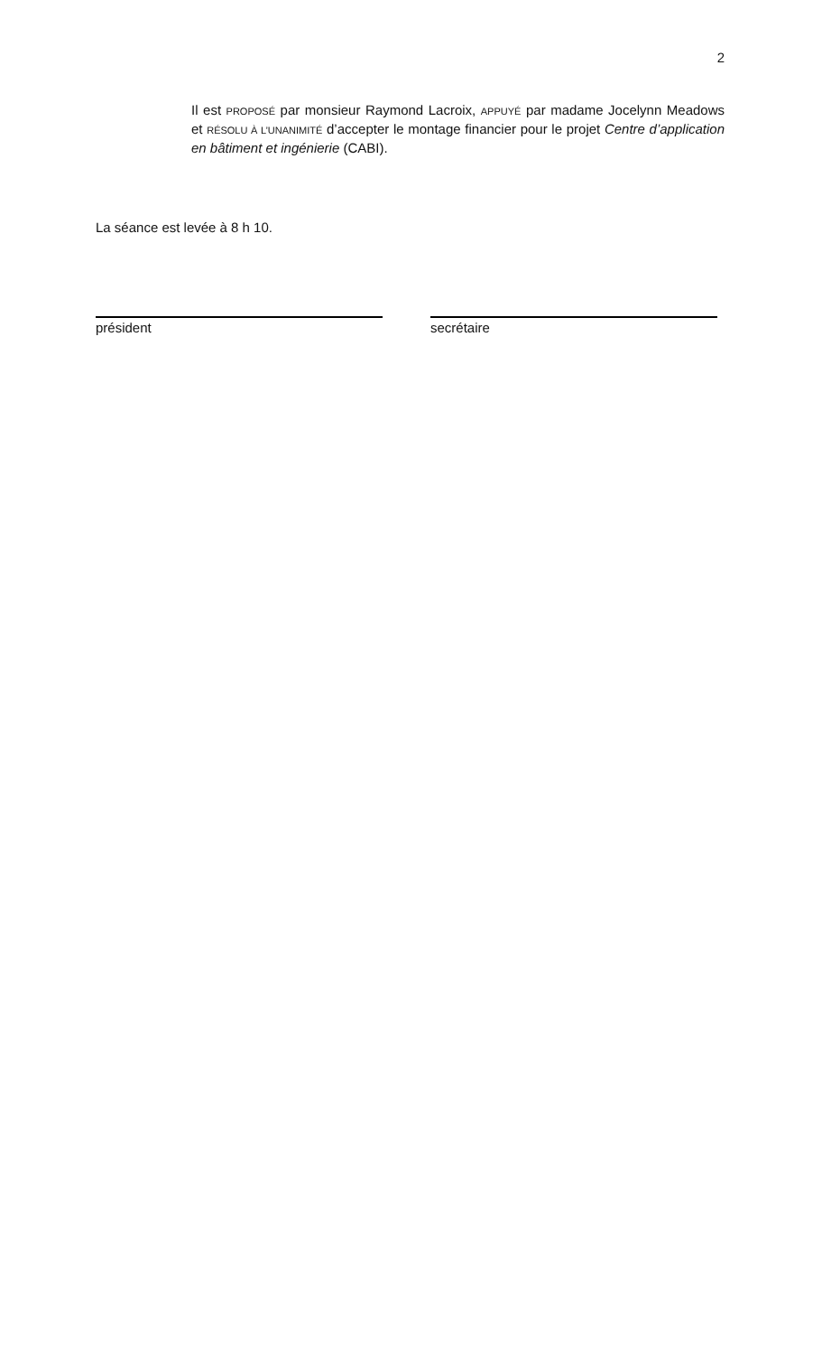2
Il est PROPOSÉ par monsieur Raymond Lacroix, APPUYÉ par madame Jocelynn Meadows et RÉSOLU À L’UNANIMITÉ d’accepter le montage financier pour le projet Centre d’application en bâtiment et ingénierie (CABI).
La séance est levée à 8 h 10.
président secrétaire